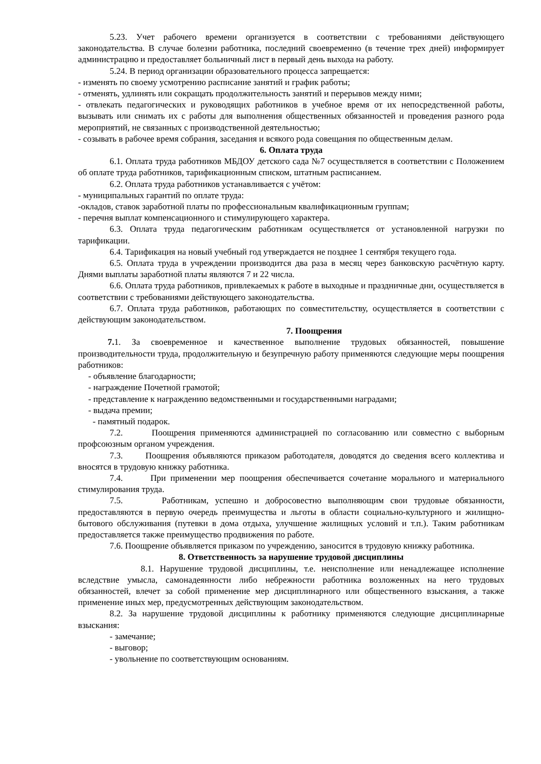5.23. Учет рабочего времени организуется в соответствии с требованиями действующего законодательства. В случае болезни работника, последний своевременно (в течение трех дней) информирует администрацию и предоставляет больничный лист в первый день выхода на работу.
5.24. В период организации образовательного процесса запрещается:
- изменять по своему усмотрению расписание занятий и график работы;
- отменять, удлинять или сокращать продолжительность занятий и перерывов между ними;
- отвлекать педагогических и руководящих работников в учебное время от их непосредственной работы, вызывать или снимать их с работы для выполнения общественных обязанностей и проведения разного рода мероприятий, не связанных с производственной деятельностью;
- созывать в рабочее время собрания, заседания и всякого рода совещания по общественным делам.
6. Оплата труда
6.1. Оплата труда работников МБДОУ детского сада №7 осуществляется в соответствии с Положением об оплате труда работников, тарификационным списком, штатным расписанием.
6.2. Оплата труда работников устанавливается с учётом:
- муниципальных гарантий по оплате труда:
-окладов, ставок заработной платы по профессиональным квалификационным группам;
- перечня выплат компенсационного и стимулирующего характера.
6.3. Оплата труда педагогическим работникам осуществляется от установленной нагрузки по тарификации.
6.4. Тарификация на новый учебный год утверждается не позднее 1 сентября текущего года.
6.5. Оплата труда в учреждении производится два раза в месяц через банковскую расчётную карту. Днями выплаты заработной платы являются 7 и 22 числа.
6.6. Оплата труда работников, привлекаемых к работе в выходные и праздничные дни, осуществляется в соответствии с требованиями действующего законодательства.
6.7. Оплата труда работников, работающих по совместительству, осуществляется в соответствии с действующим законодательством.
7. Поощрения
7. 1. За своевременное и качественное выполнение трудовых обязанностей, повышение производительности труда, продолжительную и безупречную работу применяются следующие меры поощрения работников:
- объявление благодарности;
- награждение Почетной грамотой;
- представление к награждению ведомственными и государственными наградами;
- выдача премии;
- памятный подарок.
7.2. Поощрения применяются администрацией по согласованию или совместно с выборным профсоюзным органом учреждения.
7.3. Поощрения объявляются приказом работодателя, доводятся до сведения всего коллектива и вносятся в трудовую книжку работника.
7.4. При применении мер поощрения обеспечивается сочетание морального и материального стимулирования труда.
7.5. Работникам, успешно и добросовестно выполняющим свои трудовые обязанности, предоставляются в первую очередь преимущества и льготы в области социально-культурного и жилищно-бытового обслуживания (путевки в дома отдыха, улучшение жилищных условий и т.п.). Таким работникам предоставляется также преимущество продвижения по работе.
7.6. Поощрение объявляется приказом по учреждению, заносится в трудовую книжку работника.
8. Ответственность за нарушение трудовой дисциплины
8.1. Нарушение трудовой дисциплины, т.е. неисполнение или ненадлежащее исполнение вследствие умысла, самонадеянности либо небрежности работника возложенных на него трудовых обязанностей, влечет за собой применение мер дисциплинарного или общественного взыскания, а также применение иных мер, предусмотренных действующим законодательством.
8.2. За нарушение трудовой дисциплины к работнику применяются следующие дисциплинарные взыскания:
- замечание;
- выговор;
- увольнение по соответствующим основаниям.